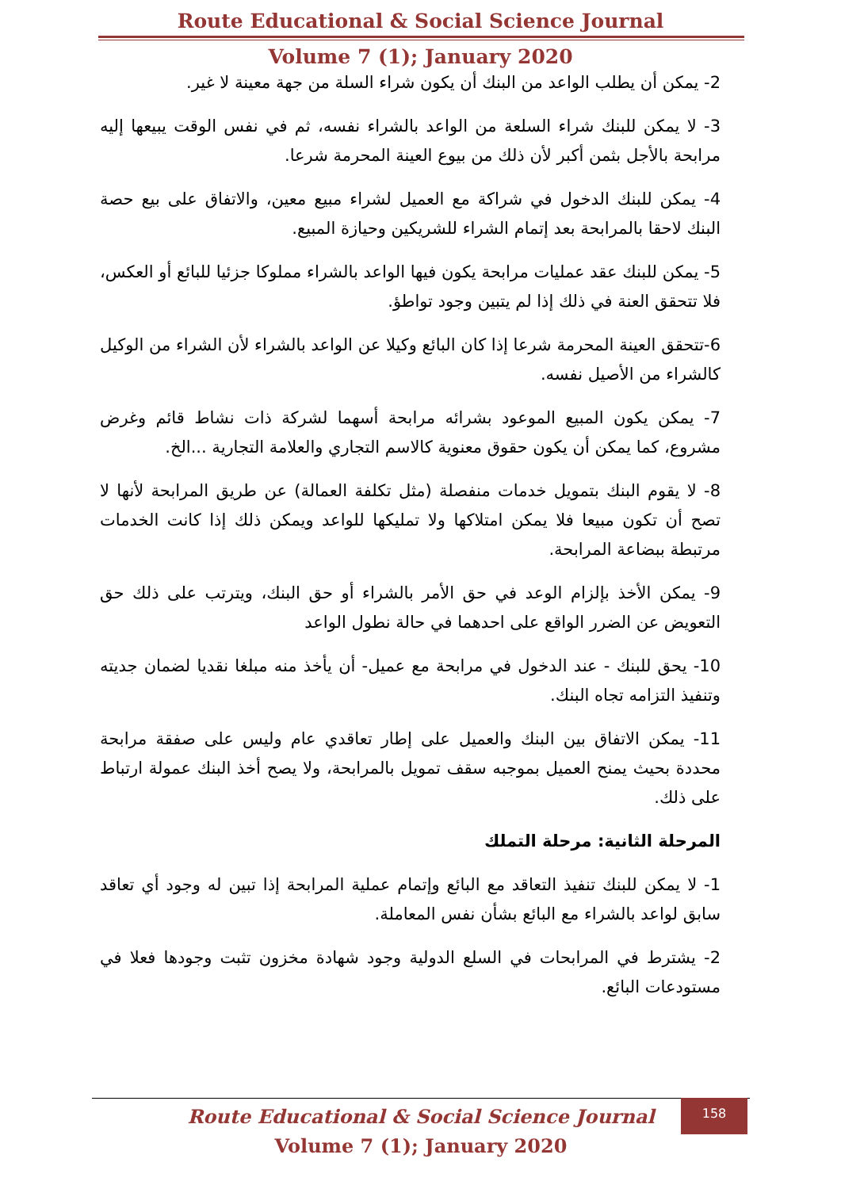Route Educational & Social Science Journal
Volume 7 (1); January 2020
2- يمكن أن يطلب الواعد من البنك أن يكون شراء السلة من جهة معينة لا غير.
3- لا يمكن للبنك شراء السلعة من الواعد بالشراء نفسه، ثم في نفس الوقت يبيعها إليه مرابحة بالأجل بثمن أكبر لأن ذلك من بيوع العينة المحرمة شرعا.
4- يمكن للبنك الدخول في شراكة مع العميل لشراء مبيع معين، والاتفاق على بيع حصة البنك لاحقا بالمرابحة بعد إتمام الشراء للشريكين وحيازة المبيع.
5- يمكن للبنك عقد عمليات مرابحة يكون فيها الواعد بالشراء مملوكا جزئيا للبائع أو العكس، فلا تتحقق العنة في ذلك إذا لم يتبين وجود تواطؤ.
6-تتحقق العينة المحرمة شرعا إذا كان البائع وكيلا عن الواعد بالشراء لأن الشراء من الوكيل كالشراء من الأصيل نفسه.
7- يمكن يكون المبيع الموعود بشرائه مرابحة أسهما لشركة ذات نشاط قائم وغرض مشروع، كما يمكن أن يكون حقوق معنوية كالاسم التجاري والعلامة التجارية ...الخ.
8- لا يقوم البنك بتمويل خدمات منفصلة (مثل تكلفة العمالة) عن طريق المرابحة لأنها لا تصح أن تكون مبيعا فلا يمكن امتلاكها ولا تمليكها للواعد ويمكن ذلك إذا كانت الخدمات مرتبطة ببضاعة المرابحة.
9- يمكن الأخذ بإلزام الوعد في حق الأمر بالشراء أو حق البنك، ويترتب على ذلك حق التعويض عن الضرر الواقع على احدهما في حالة نطول الواعد
10- يحق للبنك - عند الدخول في مرابحة مع عميل- أن يأخذ منه مبلغا نقديا لضمان جديته وتنفيذ التزامه تجاه البنك.
11- يمكن الاتفاق بين البنك والعميل على إطار تعاقدي عام وليس على صفقة مرابحة محددة بحيث يمنح العميل بموجبه سقف تمويل بالمرابحة، ولا يصح أخذ البنك عمولة ارتباط على ذلك.
المرحلة الثانية: مرحلة التملك
1- لا يمكن للبنك تنفيذ التعاقد مع البائع وإتمام عملية المرابحة إذا تبين له وجود أي تعاقد سابق لواعد بالشراء مع البائع بشأن نفس المعاملة.
2- يشترط في المرابحات في السلع الدولية وجود شهادة مخزون تثبت وجودها فعلا في مستودعات البائع.
Route Educational & Social Science Journal
Volume 7 (1); January 2020
158